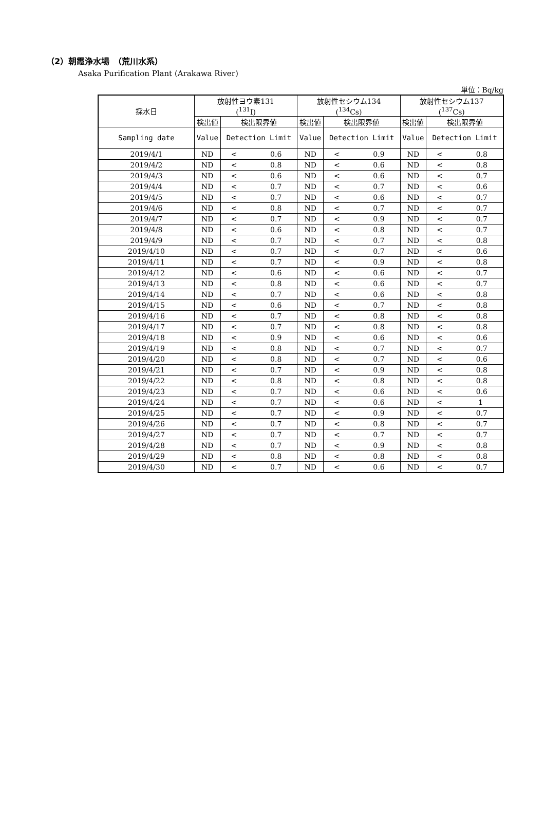（2）朝霞浄水場　（荒川水系）
Asaka Purification Plant (Arakawa River)
単位：Bq/kg
| 採水日 | 放射性ヨウ素131 (<sup>131</sup>I) | | 放射性セシウム134 (<sup>134</sup>Cs) | | 放射性セシウム137 (<sup>137</sup>Cs) | |
| --- | --- | --- | --- | --- | --- | --- |
| | 検出値 | 検出限界値 | 検出値 | 検出限界値 | 検出値 | 検出限界値 |
| Sampling date | Value | Detection Limit | Value | Detection Limit | Value | Detection Limit |
| 2019/4/1 | ND | < 0.6 | ND | < 0.9 | ND | < 0.8 |
| 2019/4/2 | ND | < 0.8 | ND | < 0.6 | ND | < 0.8 |
| 2019/4/3 | ND | < 0.6 | ND | < 0.6 | ND | < 0.7 |
| 2019/4/4 | ND | < 0.7 | ND | < 0.7 | ND | < 0.6 |
| 2019/4/5 | ND | < 0.7 | ND | < 0.6 | ND | < 0.7 |
| 2019/4/6 | ND | < 0.8 | ND | < 0.7 | ND | < 0.7 |
| 2019/4/7 | ND | < 0.7 | ND | < 0.9 | ND | < 0.7 |
| 2019/4/8 | ND | < 0.6 | ND | < 0.8 | ND | < 0.7 |
| 2019/4/9 | ND | < 0.7 | ND | < 0.7 | ND | < 0.8 |
| 2019/4/10 | ND | < 0.7 | ND | < 0.7 | ND | < 0.6 |
| 2019/4/11 | ND | < 0.7 | ND | < 0.9 | ND | < 0.8 |
| 2019/4/12 | ND | < 0.6 | ND | < 0.6 | ND | < 0.7 |
| 2019/4/13 | ND | < 0.8 | ND | < 0.6 | ND | < 0.7 |
| 2019/4/14 | ND | < 0.7 | ND | < 0.6 | ND | < 0.8 |
| 2019/4/15 | ND | < 0.6 | ND | < 0.7 | ND | < 0.8 |
| 2019/4/16 | ND | < 0.7 | ND | < 0.8 | ND | < 0.8 |
| 2019/4/17 | ND | < 0.7 | ND | < 0.8 | ND | < 0.8 |
| 2019/4/18 | ND | < 0.9 | ND | < 0.6 | ND | < 0.6 |
| 2019/4/19 | ND | < 0.8 | ND | < 0.7 | ND | < 0.7 |
| 2019/4/20 | ND | < 0.8 | ND | < 0.7 | ND | < 0.6 |
| 2019/4/21 | ND | < 0.7 | ND | < 0.9 | ND | < 0.8 |
| 2019/4/22 | ND | < 0.8 | ND | < 0.8 | ND | < 0.8 |
| 2019/4/23 | ND | < 0.7 | ND | < 0.6 | ND | < 0.6 |
| 2019/4/24 | ND | < 0.7 | ND | < 0.6 | ND | < 1 |
| 2019/4/25 | ND | < 0.7 | ND | < 0.9 | ND | < 0.7 |
| 2019/4/26 | ND | < 0.7 | ND | < 0.8 | ND | < 0.7 |
| 2019/4/27 | ND | < 0.7 | ND | < 0.7 | ND | < 0.7 |
| 2019/4/28 | ND | < 0.7 | ND | < 0.9 | ND | < 0.8 |
| 2019/4/29 | ND | < 0.8 | ND | < 0.8 | ND | < 0.8 |
| 2019/4/30 | ND | < 0.7 | ND | < 0.6 | ND | < 0.7 |